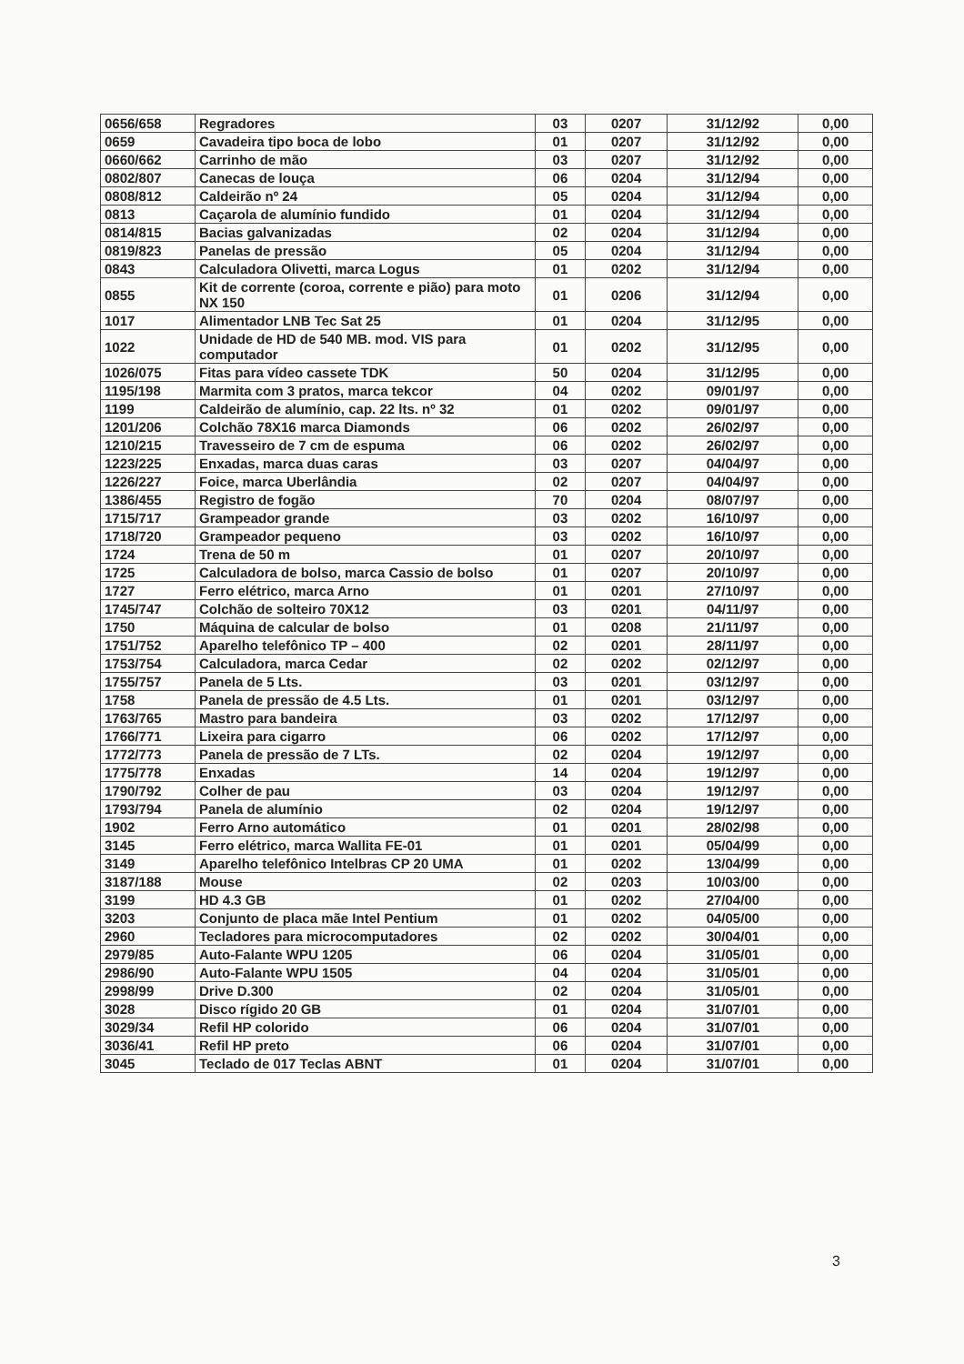| 0656/658 | Regradores | 03 | 0207 | 31/12/92 | 0,00 |
| 0659 | Cavadeira tipo boca de lobo | 01 | 0207 | 31/12/92 | 0,00 |
| 0660/662 | Carrinho de mão | 03 | 0207 | 31/12/92 | 0,00 |
| 0802/807 | Canecas de louça | 06 | 0204 | 31/12/94 | 0,00 |
| 0808/812 | Caldeirão nº 24 | 05 | 0204 | 31/12/94 | 0,00 |
| 0813 | Caçarola de alumínio fundido | 01 | 0204 | 31/12/94 | 0,00 |
| 0814/815 | Bacias galvanizadas | 02 | 0204 | 31/12/94 | 0,00 |
| 0819/823 | Panelas de pressão | 05 | 0204 | 31/12/94 | 0,00 |
| 0843 | Calculadora Olivetti, marca Logus | 01 | 0202 | 31/12/94 | 0,00 |
| 0855 | Kit de corrente (coroa, corrente e pião) para moto NX 150 | 01 | 0206 | 31/12/94 | 0,00 |
| 1017 | Alimentador LNB Tec Sat 25 | 01 | 0204 | 31/12/95 | 0,00 |
| 1022 | Unidade de HD de 540 MB. mod. VIS para computador | 01 | 0202 | 31/12/95 | 0,00 |
| 1026/075 | Fitas para vídeo cassete TDK | 50 | 0204 | 31/12/95 | 0,00 |
| 1195/198 | Marmita com 3 pratos, marca tekcor | 04 | 0202 | 09/01/97 | 0,00 |
| 1199 | Caldeirão de alumínio, cap. 22 lts. nº 32 | 01 | 0202 | 09/01/97 | 0,00 |
| 1201/206 | Colchão 78X16 marca Diamonds | 06 | 0202 | 26/02/97 | 0,00 |
| 1210/215 | Travesseiro de 7 cm de espuma | 06 | 0202 | 26/02/97 | 0,00 |
| 1223/225 | Enxadas, marca duas caras | 03 | 0207 | 04/04/97 | 0,00 |
| 1226/227 | Foice, marca Uberlândia | 02 | 0207 | 04/04/97 | 0,00 |
| 1386/455 | Registro de fogão | 70 | 0204 | 08/07/97 | 0,00 |
| 1715/717 | Grampeador grande | 03 | 0202 | 16/10/97 | 0,00 |
| 1718/720 | Grampeador pequeno | 03 | 0202 | 16/10/97 | 0,00 |
| 1724 | Trena de 50 m | 01 | 0207 | 20/10/97 | 0,00 |
| 1725 | Calculadora de bolso, marca Cassio de bolso | 01 | 0207 | 20/10/97 | 0,00 |
| 1727 | Ferro elétrico, marca Arno | 01 | 0201 | 27/10/97 | 0,00 |
| 1745/747 | Colchão de solteiro 70X12 | 03 | 0201 | 04/11/97 | 0,00 |
| 1750 | Máquina de calcular de bolso | 01 | 0208 | 21/11/97 | 0,00 |
| 1751/752 | Aparelho telefônico TP – 400 | 02 | 0201 | 28/11/97 | 0,00 |
| 1753/754 | Calculadora, marca Cedar | 02 | 0202 | 02/12/97 | 0,00 |
| 1755/757 | Panela de 5 Lts. | 03 | 0201 | 03/12/97 | 0,00 |
| 1758 | Panela de pressão de 4.5 Lts. | 01 | 0201 | 03/12/97 | 0,00 |
| 1763/765 | Mastro para bandeira | 03 | 0202 | 17/12/97 | 0,00 |
| 1766/771 | Lixeira para cigarro | 06 | 0202 | 17/12/97 | 0,00 |
| 1772/773 | Panela de pressão de 7 LTs. | 02 | 0204 | 19/12/97 | 0,00 |
| 1775/778 | Enxadas | 14 | 0204 | 19/12/97 | 0,00 |
| 1790/792 | Colher de pau | 03 | 0204 | 19/12/97 | 0,00 |
| 1793/794 | Panela de alumínio | 02 | 0204 | 19/12/97 | 0,00 |
| 1902 | Ferro Arno automático | 01 | 0201 | 28/02/98 | 0,00 |
| 3145 | Ferro elétrico, marca Wallita FE-01 | 01 | 0201 | 05/04/99 | 0,00 |
| 3149 | Aparelho telefônico Intelbras CP 20 UMA | 01 | 0202 | 13/04/99 | 0,00 |
| 3187/188 | Mouse | 02 | 0203 | 10/03/00 | 0,00 |
| 3199 | HD 4.3 GB | 01 | 0202 | 27/04/00 | 0,00 |
| 3203 | Conjunto de placa mãe Intel Pentium | 01 | 0202 | 04/05/00 | 0,00 |
| 2960 | Tecladores para microcomputadores | 02 | 0202 | 30/04/01 | 0,00 |
| 2979/85 | Auto-Falante WPU 1205 | 06 | 0204 | 31/05/01 | 0,00 |
| 2986/90 | Auto-Falante WPU 1505 | 04 | 0204 | 31/05/01 | 0,00 |
| 2998/99 | Drive D.300 | 02 | 0204 | 31/05/01 | 0,00 |
| 3028 | Disco rígido 20 GB | 01 | 0204 | 31/07/01 | 0,00 |
| 3029/34 | Refil HP colorido | 06 | 0204 | 31/07/01 | 0,00 |
| 3036/41 | Refil HP preto | 06 | 0204 | 31/07/01 | 0,00 |
| 3045 | Teclado de 017 Teclas ABNT | 01 | 0204 | 31/07/01 | 0,00 |
3